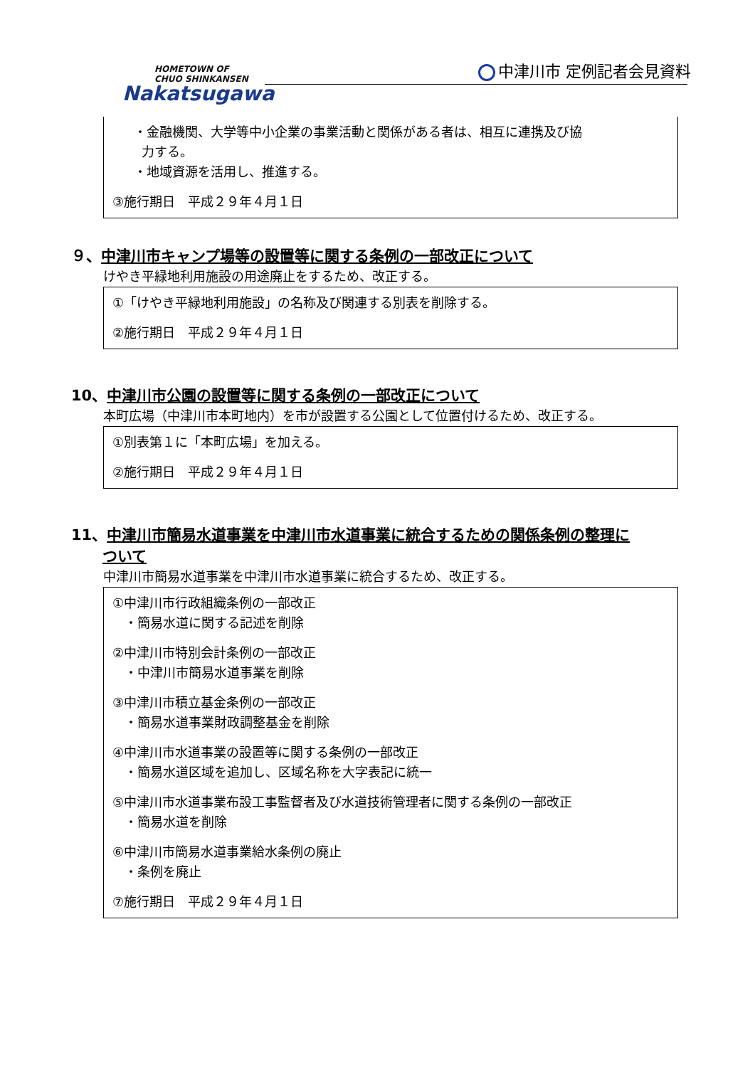HOMETOWN OF
CHUO SHINKANSEN
Nakatsugawa
中津川市 定例記者会見資料
・金融機関、大学等中小企業の事業活動と関係がある者は、相互に連携及び協
力する。
・地域資源を活用し、推進する。
③施行期日　平成２９年４月１日
９、中津川市キャンプ場等の設置等に関する条例の一部改正について
けやき平緑地利用施設の用途廃止をするため、改正する。
①「けやき平緑地利用施設」の名称及び関連する別表を削除する。
②施行期日　平成２９年４月１日
10、中津川市公園の設置等に関する条例の一部改正について
本町広場（中津川市本町地内）を市が設置する公園として位置付けるため、改正する。
①別表第１に「本町広場」を加える。
②施行期日　平成２９年４月１日
11、中津川市簡易水道事業を中津川市水道事業に統合するための関係条例の整理に
ついて
中津川市簡易水道事業を中津川市水道事業に統合するため、改正する。
①中津川市行政組織条例の一部改正
・簡易水道に関する記述を削除
②中津川市特別会計条例の一部改正
・中津川市簡易水道事業を削除
③中津川市積立基金条例の一部改正
・簡易水道事業財政調整基金を削除
④中津川市水道事業の設置等に関する条例の一部改正
・簡易水道区域を追加し、区域名称を大字表記に統一
⑤中津川市水道事業布設工事監督者及び水道技術管理者に関する条例の一部改正
・簡易水道を削除
⑥中津川市簡易水道事業給水条例の廃止
・条例を廃止
⑦施行期日　平成２９年４月１日